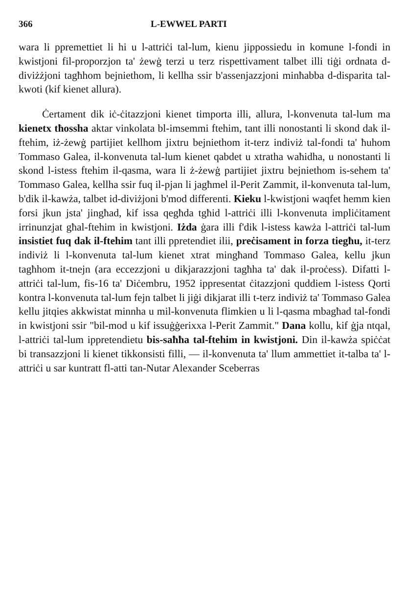366 L-EWWEL PARTI
wara li ppremettiet li hi u l-attriċi tal-lum, kienu jippossiedu in komune l-fondi in kwistjoni fil-proporzjon ta' żewġ terzi u terz rispettivament talbet illi tiġi ordnata d-diviżżjoni tagħhom bejniethom, li kellha ssir b'assenjazzjoni minħabba d-disparita tal-kwoti (kif kienet allura).
Ċertament dik iċ-ċitazzjoni kienet timporta illi, allura, l-konvenuta tal-lum ma kienetx tħossha aktar vinkolata bl-imsemmi ftehim, tant illi nonostanti li skond dak il-ftehim, iż-żewġ partijiet kellhom jixtru bejniethom it-terz indiviż tal-fondi ta' ħuhom Tommaso Galea, il-konvenuta tal-lum kienet qabdet u xtratha waħidha, u nonostanti li skond l-istess ftehim il-qasma, wara li ż-żewġ partijiet jixtru bejniethom is-sehem ta' Tommaso Galea, kellha ssir fuq il-pjan li jagħmel il-Perit Zammit, il-konvenuta tal-lum, b'dik il-kawża, talbet id-diviżjoni b'mod differenti. Kieku l-kwistjoni waqfet hemm kien forsi jkun jsta' jingħad, kif issa qegħda tgħid l-attriċi illi l-konvenuta impliċitament irrinunzjat għal-ftehim in kwistjoni. Iżda ġara illi f'dik l-istess kawża l-attriċi tal-lum insistiet fuq dak il-ftehim tant illi ppretendiet ilii, preċisament in forza tiegħu, it-terz indiviż li l-konvenuta tal-lum kienet xtrat mingħand Tommaso Galea, kellu jkun tagħhom it-tnejn (ara eccezzjoni u dikjarazzjoni tagħha ta' dak il-proċess). Difatti l-attriċi tal-lum, fis-16 ta' Diċembru, 1952 ippresentat ċitazzjoni quddiem l-istess Qorti kontra l-konvenuta tal-lum fejn talbet li jiġi dikjarat illi t-terz indiviż ta' Tommaso Galea kellu jitqies akkwistat minnha u mil-konvenuta flimkien u li l-qasma mbagħad tal-fondi in kwistjoni ssir "bil-mod u kif issuġġerixxa l-Perit Zammit." Dana kollu, kif ġja ntqal, l-attriċi tal-lum ippretendietu bis-saħħa tal-ftehim in kwistjoni. Din il-kawża spiċċat bi transazzjoni li kienet tikkonsisti filli, — il-konvenuta ta' llum ammettiet it-talba ta' l-attriċi u sar kuntratt fl-atti tan-Nutar Alexander Sceberras